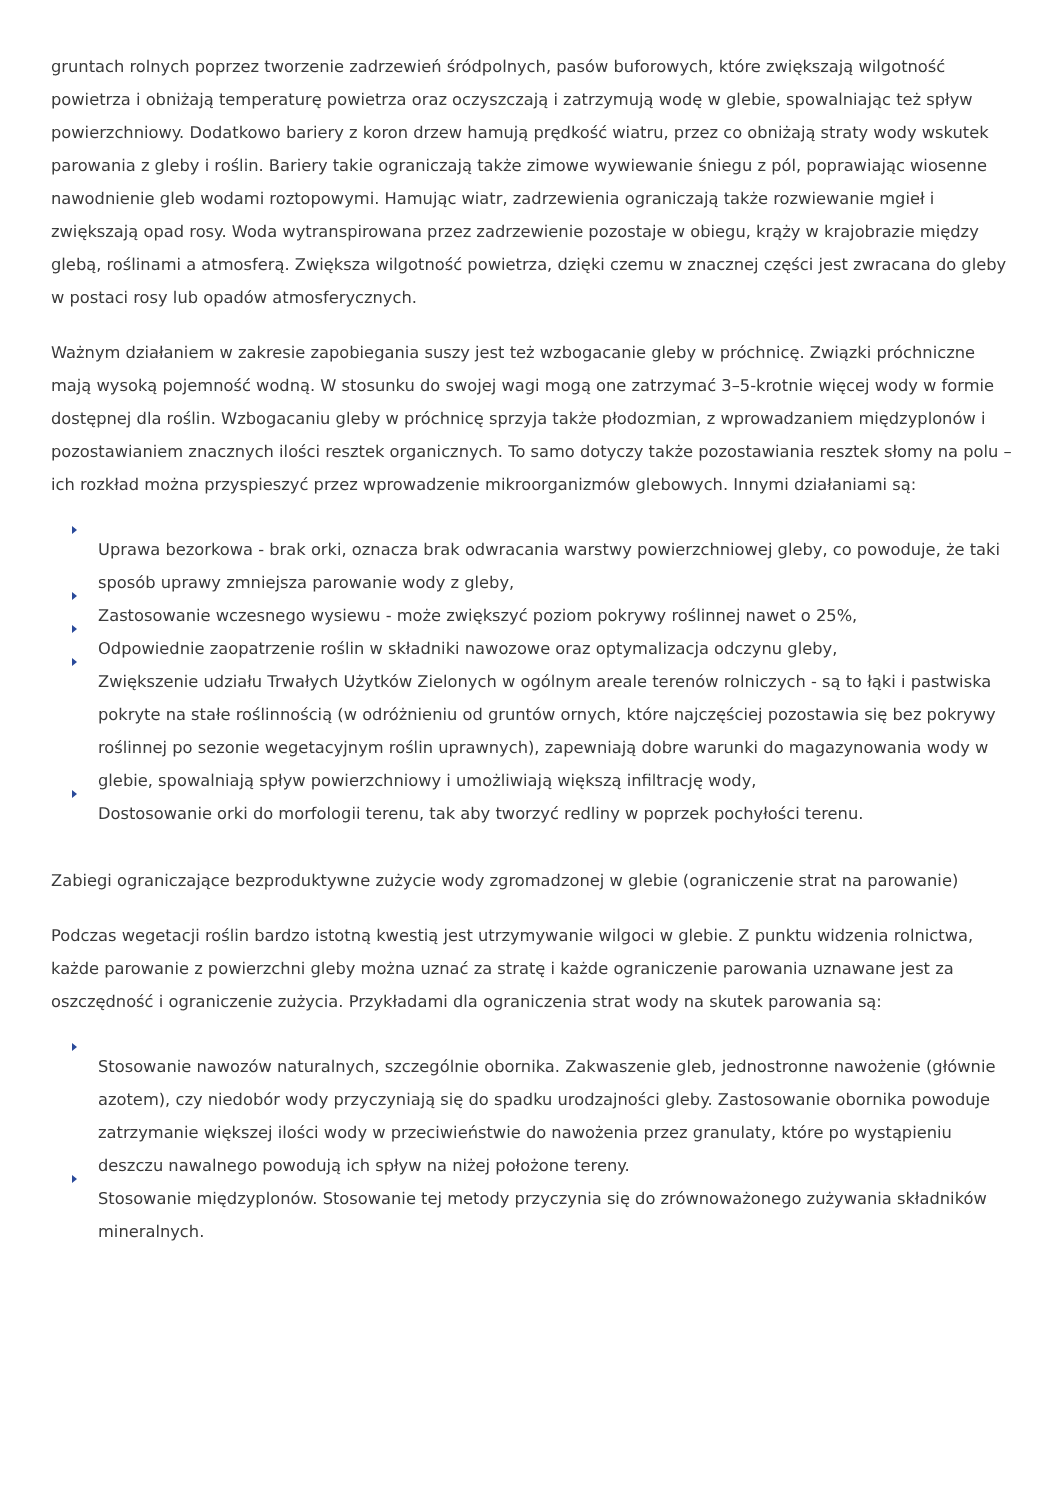gruntach rolnych poprzez tworzenie zadrzewień śródpolnych, pasów buforowych, które zwiększają wilgotność powietrza i obniżają temperaturę powietrza oraz oczyszczają i zatrzymują wodę w glebie, spowalniając też spływ powierzchniowy. Dodatkowo bariery z koron drzew hamują prędkość wiatru, przez co obniżają straty wody wskutek parowania z gleby i roślin. Bariery takie ograniczają także zimowe wywiewanie śniegu z pól, poprawiając wiosenne nawodnienie gleb wodami roztopowymi. Hamując wiatr, zadrzewienia ograniczają także rozwiewanie mgieł i zwiększają opad rosy. Woda wytranspirowana przez zadrzewienie pozostaje w obiegu, krąży w krajobrazie między glebą, roślinami a atmosferą. Zwiększa wilgotność powietrza, dzięki czemu w znacznej części jest zwracana do gleby w postaci rosy lub opadów atmosferycznych.
Ważnym działaniem w zakresie zapobiegania suszy jest też wzbogacanie gleby w próchnicę. Związki próchniczne mają wysoką pojemność wodną. W stosunku do swojej wagi mogą one zatrzymać 3–5-krotnie więcej wody w formie dostępnej dla roślin. Wzbogacaniu gleby w próchnicę sprzyja także płodozmian, z wprowadzaniem międzyplonów i pozostawianiem znacznych ilości resztek organicznych. To samo dotyczy także pozostawiania resztek słomy na polu – ich rozkład można przyspieszyć przez wprowadzenie mikroorganizmów glebowych. Innymi działaniami są:
Uprawa bezorkowa - brak orki, oznacza brak odwracania warstwy powierzchniowej gleby, co powoduje, że taki sposób uprawy zmniejsza parowanie wody z gleby,
Zastosowanie wczesnego wysiewu - może zwiększyć poziom pokrywy roślinnej nawet o 25%,
Odpowiednie zaopatrzenie roślin w składniki nawozowe oraz optymalizacja odczynu gleby,
Zwiększenie udziału Trwałych Użytków Zielonych w ogólnym areale terenów rolniczych - są to łąki i pastwiska pokryte na stałe roślinnością (w odróżnieniu od gruntów ornych, które najczęściej pozostawia się bez pokrywy roślinnej po sezonie wegetacyjnym roślin uprawnych), zapewniają dobre warunki do magazynowania wody w glebie, spowalniają spływ powierzchniowy i umożliwiają większą infiltrację wody,
Dostosowanie orki do morfologii terenu, tak aby tworzyć redliny w poprzek pochyłości terenu.
Zabiegi ograniczające bezproduktywne zużycie wody zgromadzonej w glebie (ograniczenie strat na parowanie)
Podczas wegetacji roślin bardzo istotną kwestią jest utrzymywanie wilgoci w glebie. Z punktu widzenia rolnictwa, każde parowanie z powierzchni gleby można uznać za stratę i każde ograniczenie parowania uznawane jest za oszczędność i ograniczenie zużycia. Przykładami dla ograniczenia strat wody na skutek parowania są:
Stosowanie nawozów naturalnych, szczególnie obornika. Zakwaszenie gleb, jednostronne nawożenie (głównie azotem), czy niedobór wody przyczyniają się do spadku urodzajności gleby. Zastosowanie obornika powoduje zatrzymanie większej ilości wody w przeciwieństwie do nawożenia przez granulaty, które po wystąpieniu deszczu nawalnego powodują ich spływ na niżej położone tereny.
Stosowanie międzyplonów. Stosowanie tej metody przyczynia się do zrównoważonego zużywania składników mineralnych.